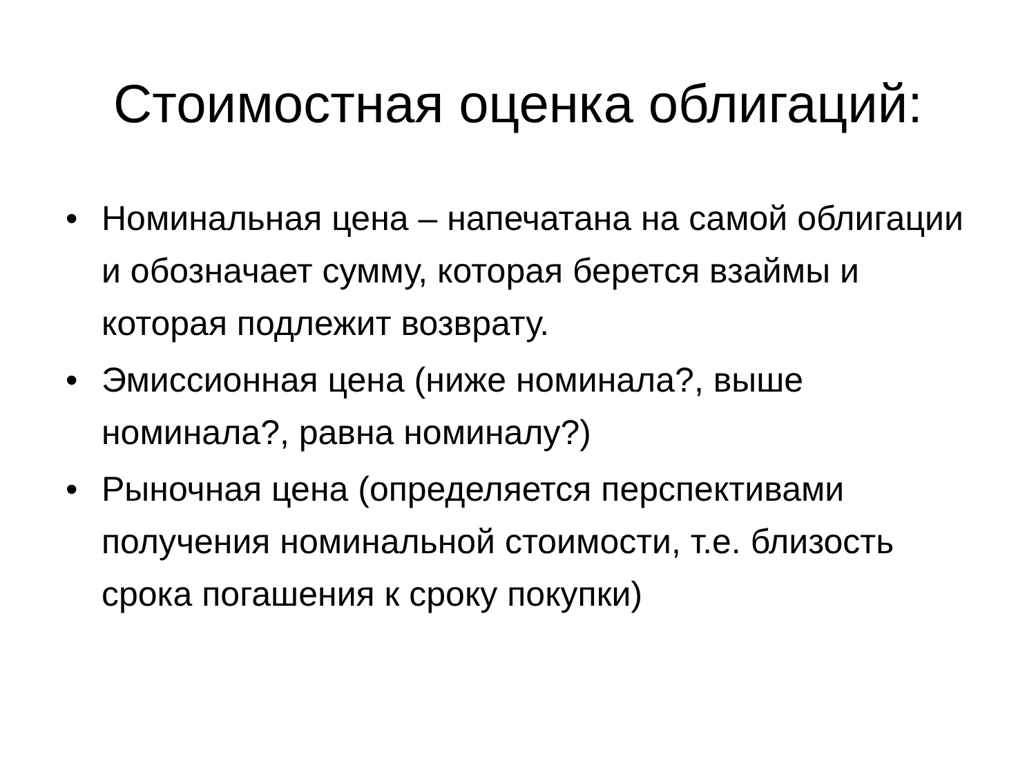Стоимостная оценка облигаций:
• Номинальная цена – напечатана на самой облигации и обозначает сумму, которая берется взаймы и которая подлежит возврату.
• Эмиссионная цена (ниже номинала?, выше номинала?, равна номиналу?)
• Рыночная цена (определяется перспективами получения номинальной стоимости, т.е. близость срока погашения к сроку покупки)